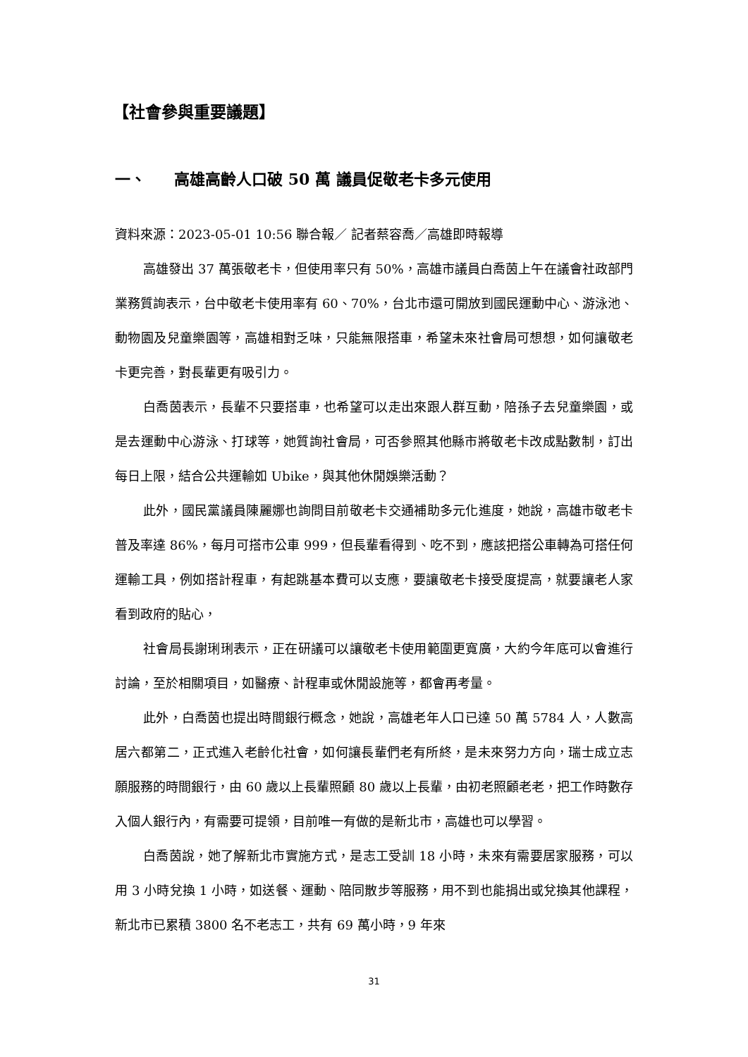【社會參與重要議題】
一、 高雄高齡人口破 50 萬 議員促敬老卡多元使用
資料來源：2023-05-01 10:56 聯合報／ 記者蔡容喬／高雄即時報導
高雄發出 37 萬張敬老卡，但使用率只有 50%，高雄市議員白喬茵上午在議會社政部門業務質詢表示，台中敬老卡使用率有 60、70%，台北市還可開放到國民運動中心、游泳池、動物園及兒童樂園等，高雄相對乏味，只能無限搭車，希望未來社會局可想想，如何讓敬老卡更完善，對長輩更有吸引力。
白喬茵表示，長輩不只要搭車，也希望可以走出來跟人群互動，陪孫子去兒童樂園，或是去運動中心游泳、打球等，她質詢社會局，可否參照其他縣市將敬老卡改成點數制，訂出每日上限，結合公共運輸如 Ubike，與其他休閒娛樂活動？
此外，國民黨議員陳麗娜也詢問目前敬老卡交通補助多元化進度，她說，高雄市敬老卡普及率達 86%，每月可搭市公車 999，但長輩看得到、吃不到，應該把搭公車轉為可搭任何運輸工具，例如搭計程車，有起跳基本費可以支應，要讓敬老卡接受度提高，就要讓老人家看到政府的貼心，
社會局長謝琍琍表示，正在研議可以讓敬老卡使用範圍更寬廣，大約今年底可以會進行討論，至於相關項目，如醫療、計程車或休閒設施等，都會再考量。
此外，白喬茵也提出時間銀行概念，她說，高雄老年人口已達 50 萬 5784 人，人數高居六都第二，正式進入老齡化社會，如何讓長輩們老有所終，是未來努力方向，瑞士成立志願服務的時間銀行，由 60 歲以上長輩照顧 80 歲以上長輩，由初老照顧老老，把工作時數存入個人銀行內，有需要可提領，目前唯一有做的是新北市，高雄也可以學習。
白喬茵說，她了解新北市實施方式，是志工受訓 18 小時，未來有需要居家服務，可以用 3 小時兌換 1 小時，如送餐、運動、陪同散步等服務，用不到也能捐出或兌換其他課程，新北市已累積 3800 名不老志工，共有 69 萬小時，9 年來
31